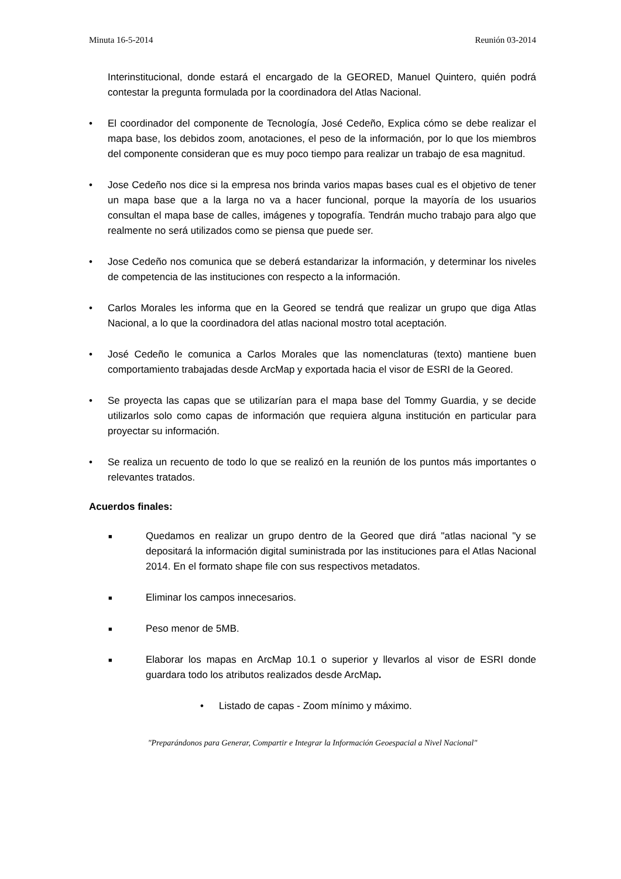Minuta 16-5-2014 Reunión 03-2014
Interinstitucional, donde estará el encargado de la GEORED, Manuel Quintero, quién podrá contestar la pregunta formulada por la coordinadora del Atlas Nacional.
• El coordinador del componente de Tecnología, José Cedeño, Explica cómo se debe realizar el mapa base, los debidos zoom, anotaciones, el peso de la información, por lo que los miembros del componente consideran que es muy poco tiempo para realizar un trabajo de esa magnitud.
• Jose Cedeño nos dice si la empresa nos brinda varios mapas bases cual es el objetivo de tener un mapa base que a la larga no va a hacer funcional, porque la mayoría de los usuarios consultan el mapa base de calles, imágenes y topografía. Tendrán mucho trabajo para algo que realmente no será utilizados como se piensa que puede ser.
• Jose Cedeño nos comunica que se deberá estandarizar la información, y determinar los niveles de competencia de las instituciones con respecto a la información.
• Carlos Morales les informa que en la Geored se tendrá que realizar un grupo que diga Atlas Nacional, a lo que la coordinadora del atlas nacional mostro total aceptación.
• José Cedeño le comunica a Carlos Morales que las nomenclaturas (texto) mantiene buen comportamiento trabajadas desde ArcMap y exportada hacia el visor de ESRI de la Geored.
• Se proyecta las capas que se utilizarían para el mapa base del Tommy Guardia, y se decide utilizarlos solo como capas de información que requiera alguna institución en particular para proyectar su información.
• Se realiza un recuento de todo lo que se realizó en la reunión de los puntos más importantes o relevantes tratados.
Acuerdos finales:
■
Quedamos en realizar un grupo dentro de la Geored que dirá "atlas nacional "y se depositará la información digital suministrada por las instituciones para el Atlas Nacional 2014. En el formato shape file con sus respectivos metadatos.
■
Eliminar los campos innecesarios.
■
Peso menor de 5MB.
■
Elaborar los mapas en ArcMap 10.1 o superior y llevarlos al visor de ESRI donde guardara todo los atributos realizados desde ArcMap.
• Listado de capas - Zoom mínimo y máximo.
"Preparándonos para Generar, Compartir e Integrar la Información Geoespacial a Nivel Nacional"